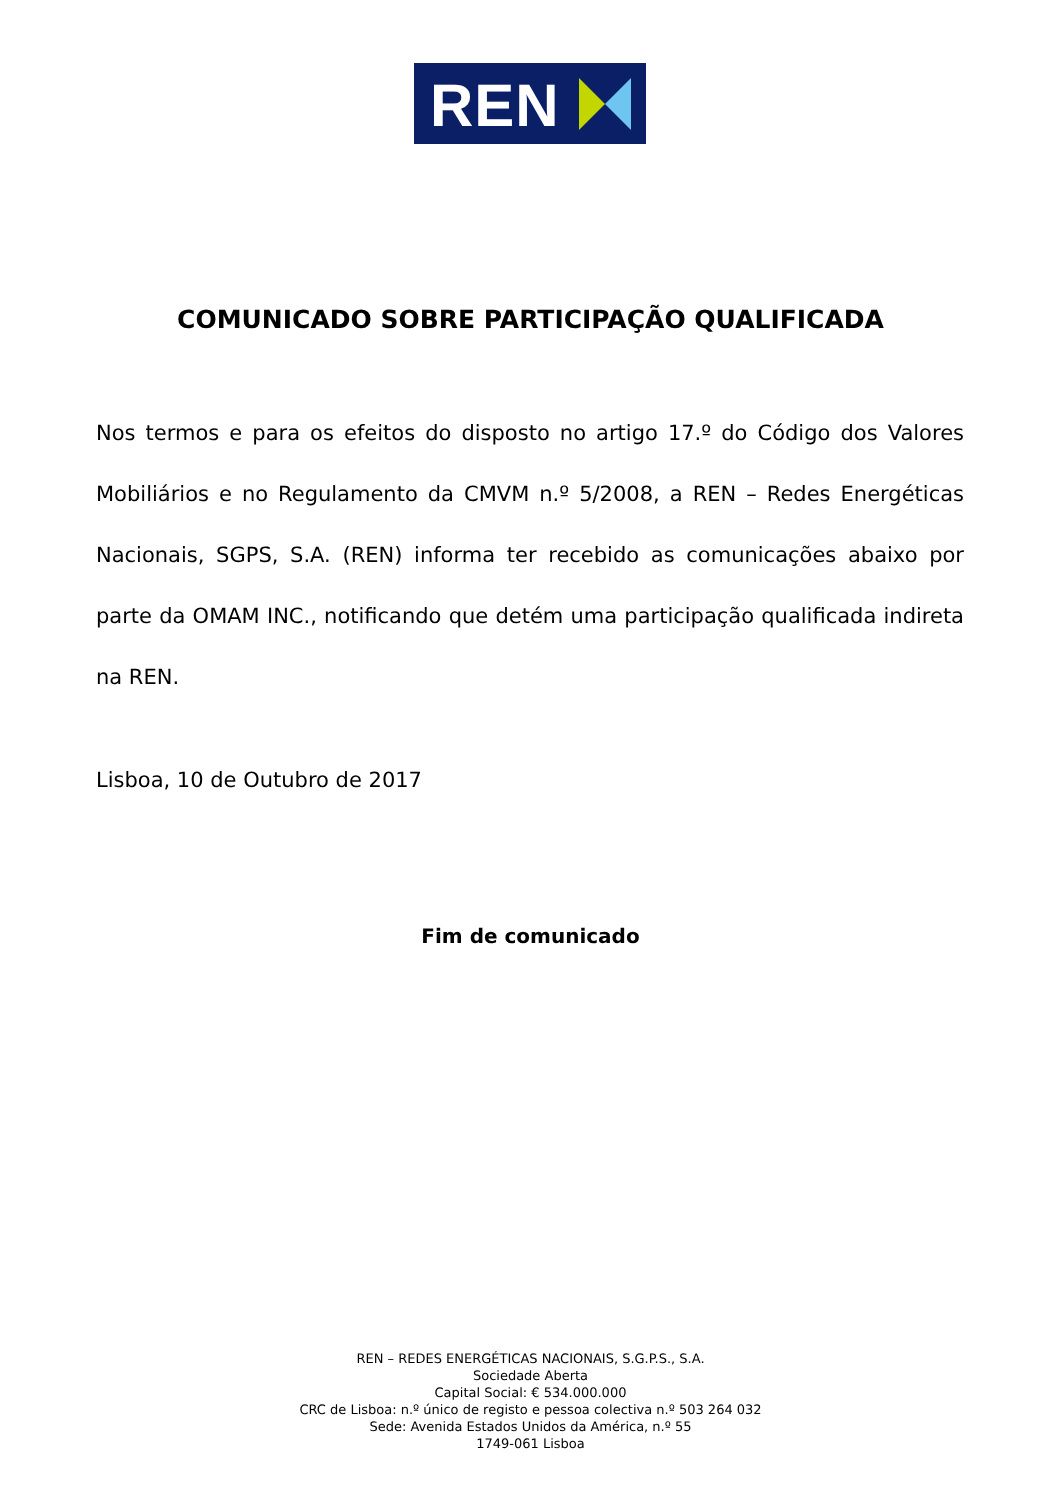REN
COMUNICADO SOBRE PARTICIPAÇÃO QUALIFICADA
Nos termos e para os efeitos do disposto no artigo 17.º do Código dos Valores Mobiliários e no Regulamento da CMVM n.º 5/2008, a REN – Redes Energéticas Nacionais, SGPS, S.A. (REN) informa ter recebido as comunicações abaixo por parte da OMAM INC., notificando que detém uma participação qualificada indireta na REN.
Lisboa, 10 de Outubro de 2017
Fim de comunicado
REN – REDES ENERGÉTICAS NACIONAIS, S.G.P.S., S.A.
Sociedade Aberta
Capital Social: € 534.000.000
CRC de Lisboa: n.º único de registo e pessoa colectiva n.º 503 264 032
Sede: Avenida Estados Unidos da América, n.º 55
1749-061 Lisboa